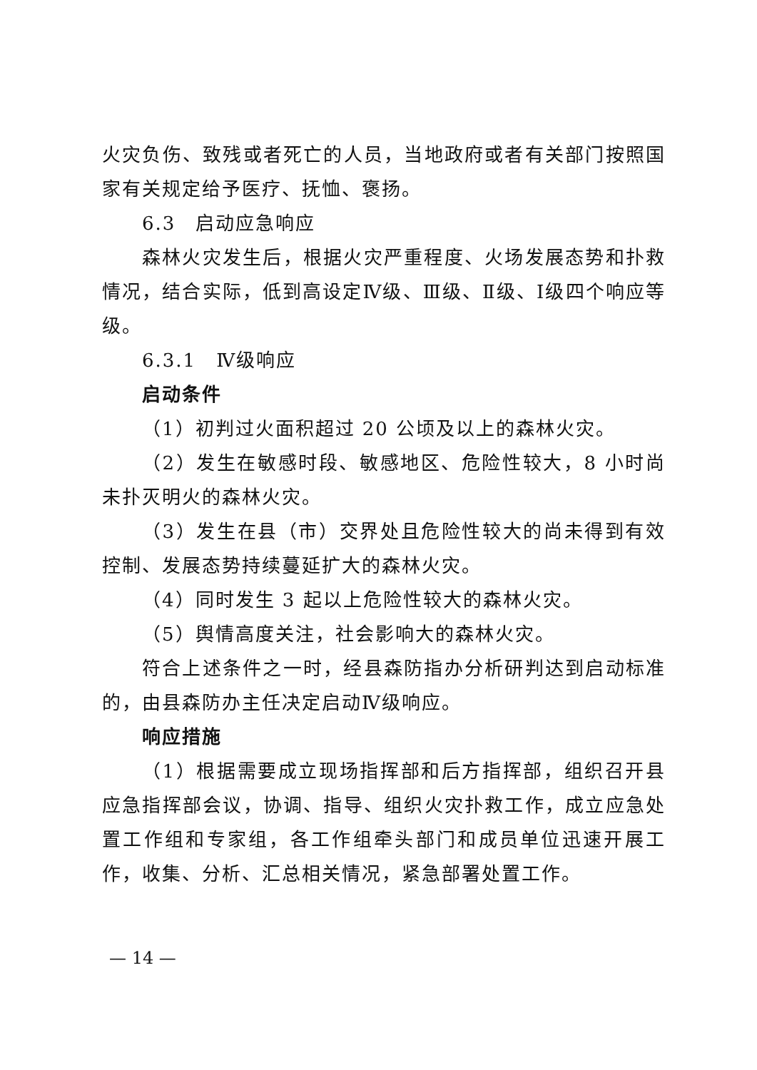火灾负伤、致残或者死亡的人员，当地政府或者有关部门按照国家有关规定给予医疗、抚恤、褒扬。
6.3　启动应急响应
森林火灾发生后，根据火灾严重程度、火场发展态势和扑救情况，结合实际，低到高设定Ⅳ级、Ⅲ级、Ⅱ级、Ⅰ级四个响应等级。
6.3.1　Ⅳ级响应
启动条件
（1）初判过火面积超过 20 公顷及以上的森林火灾。
（2）发生在敏感时段、敏感地区、危险性较大，8 小时尚未扑灭明火的森林火灾。
（3）发生在县（市）交界处且危险性较大的尚未得到有效控制、发展态势持续蔓延扩大的森林火灾。
（4）同时发生 3 起以上危险性较大的森林火灾。
（5）舆情高度关注，社会影响大的森林火灾。
符合上述条件之一时，经县森防指办分析研判达到启动标准的，由县森防办主任决定启动Ⅳ级响应。
响应措施
（1）根据需要成立现场指挥部和后方指挥部，组织召开县应急指挥部会议，协调、指导、组织火灾扑救工作，成立应急处置工作组和专家组，各工作组牵头部门和成员单位迅速开展工作，收集、分析、汇总相关情况，紧急部署处置工作。
— 14 —